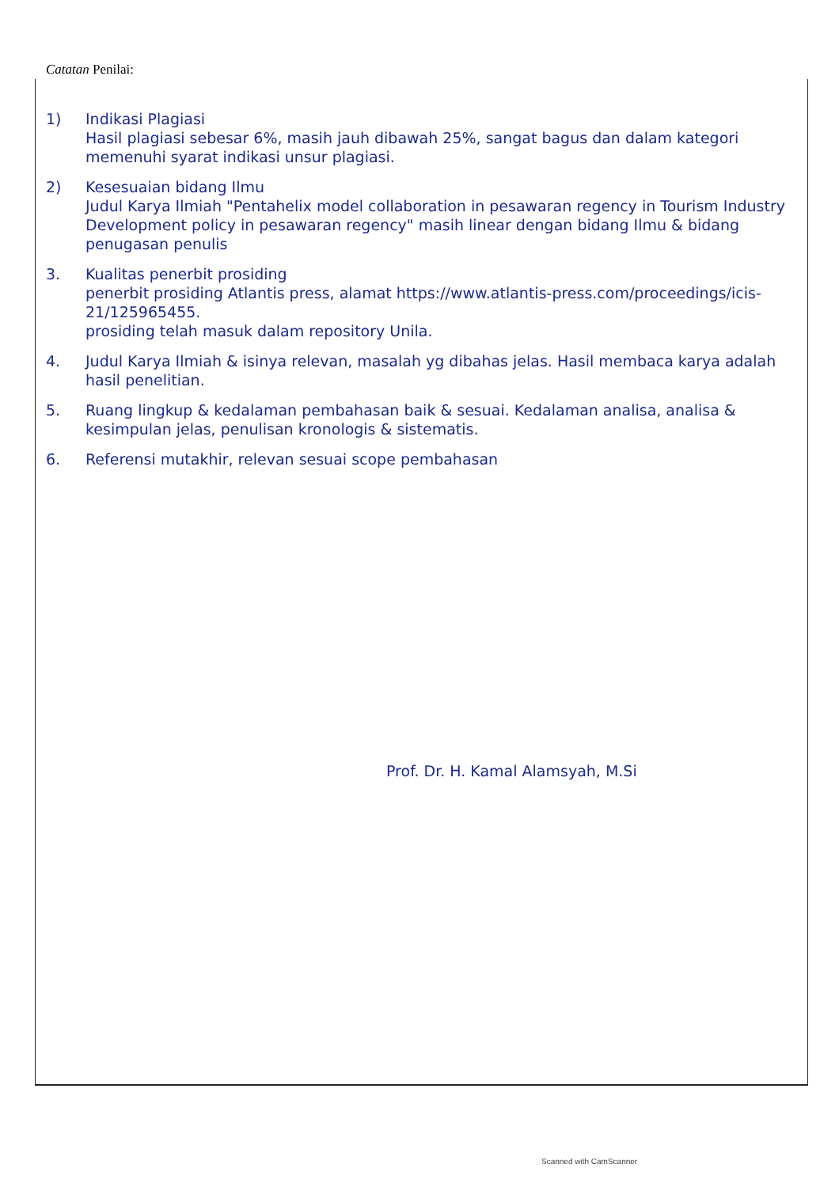Catatan Penilai:
1) Indikasi Plagiasi
Hasil plagiasi sebesar 6%, masih jauh dibawah 25%, sangat bagus dan dalam kategori memenuhi syarat indikasi unsur plagiasi.
2) Kesesuaian bidang Ilmu
Judul Karya Ilmiah "Pentahelix model collaboration in pesawaran regency in Tourism Industry Development policy in pesawaran regency" masih linear dengan bidang Ilmu & bidang penugasan penulis
3. Kualitas penerbit prosiding
penerbit prosiding Atlantis press, alamat https://www.atlantis-press.com/proceedings/icis-21/125965455.
prosiding telah masuk dalam repository Unila.
4. Judul Karya Ilmiah & isinya relevan, masalah yg dibahas jelas. Hasil membaca karya adalah hasil penelitian.
5. Ruang lingkup & kedalaman pembahasan baik & sesuai. Kedalaman analisa, analisa & kesimpulan jelas, penulisan kronologis & sistematis.
6. Referensi mutakhir, relevan sesuai scope pembahasan
Prof. Dr. H. Kamal Alamsyah, M.Si
Scanned with CamScanner